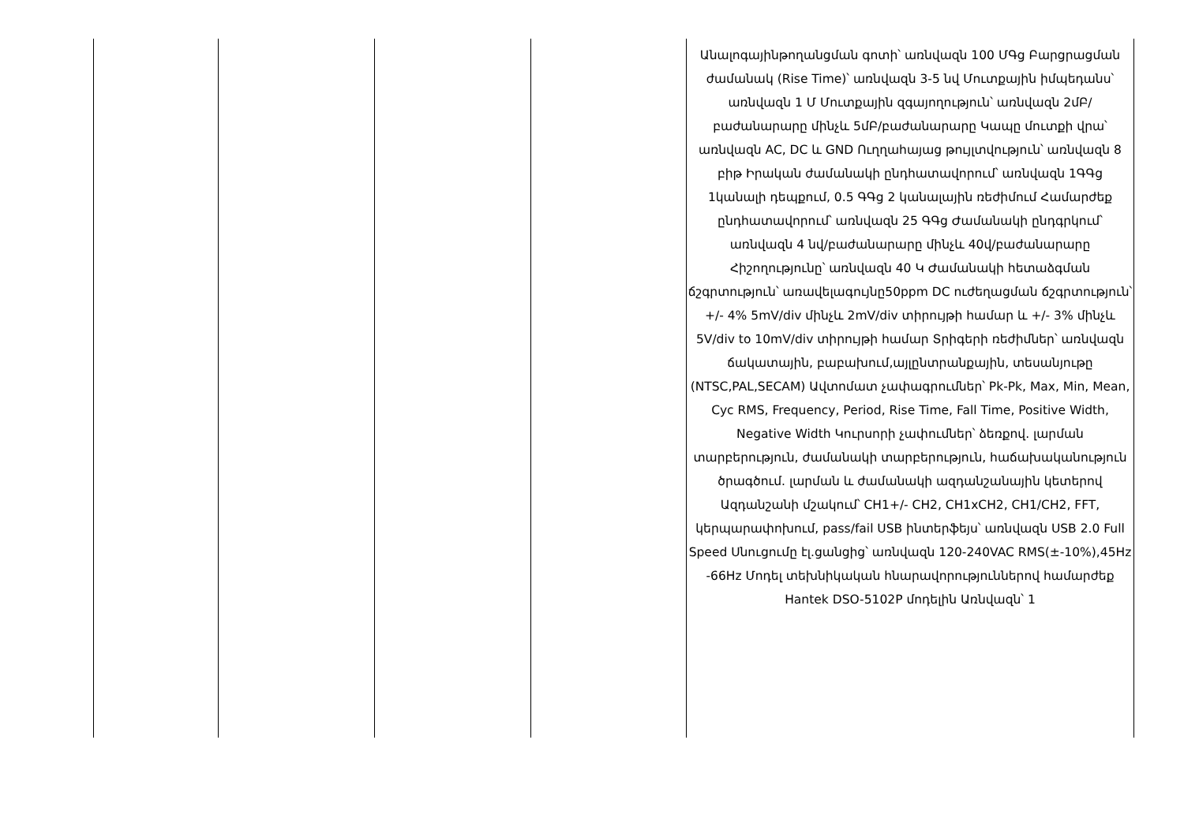| | | | | Անալոգայինթողանցման գոտի՝ առնվազն 100 ՄԳց Բարցրացման ժամանակ (Rise Time)՝ առնվազն 3-5 նվ Մուտքային իմպեդանս՝ առնվազն 1 Մ Մուտքային զգայողություն՝ առնվազն 2մԲ/բաժանարարը մինչև 5մԲ/բաժանարարը Կապը մուտքի վրա՝ առնվազն AC, DC և GND Ուղղահայաց թույլտվություն՝ առնվազն 8 բիթ Իրական ժամանակի ընդհատավորում՝ առնվազն 1ԳԳց 1կանալի դեպքում, 0.5 ԳԳց 2 կանալային ռեժիմում Համարժեք ընդհատավորում՝ առնվազն 25 ԳԳց Ժամանակի ընդգրկում՝ առնվազն 4 նվ/բաժանարարը մինչև 40վ/բաժանարարը Հիշողությունը՝ առնվազն 40 Կ Ժամանակի հետաձգման ճշգրտություն՝ առավելագույնը50ppm DC ուժեղացման ճշգրտություն՝ +/- 4% 5mV/div մինչև 2mV/div տիրույթի համար և +/- 3% մինչև 5V/div to 10mV/div տիրույթի համար Տրիգերի ռեժիմներ՝ առնվազն ճակատային, բաբախում,այլընտրանքային, տեսանյութը (NTSC,PAL,SECAM) Ավտոմատ չափագրումներ՝ Pk-Pk, Max, Min, Mean, Cyc RMS, Frequency, Period, Rise Time, Fall Time, Positive Width, Negative Width Կուրսորի չափումներ՝ ձեռքով. լարման տարբերություն, ժամանակի տարբերություն, հաճախականություն ծրագծում. լարման և ժամանակի ազդանշանային կետերով Ազդանշանի մշակում՝ CH1+/- CH2, CH1xCH2, CH1/CH2, FFT, կերպարափոխում, pass/fail USB ինտերֆեյս՝ առնվազն USB 2.0 Full Speed Սնուցումը էլ.ցանցից՝ առնվազն 120-240VAC RMS(±-10%),45Hz -66Hz Մոդել տեխնիկական հնարավորություններով համարժեք Hantek DSO-5102P մոդելին Առնվազն՝ 1 |